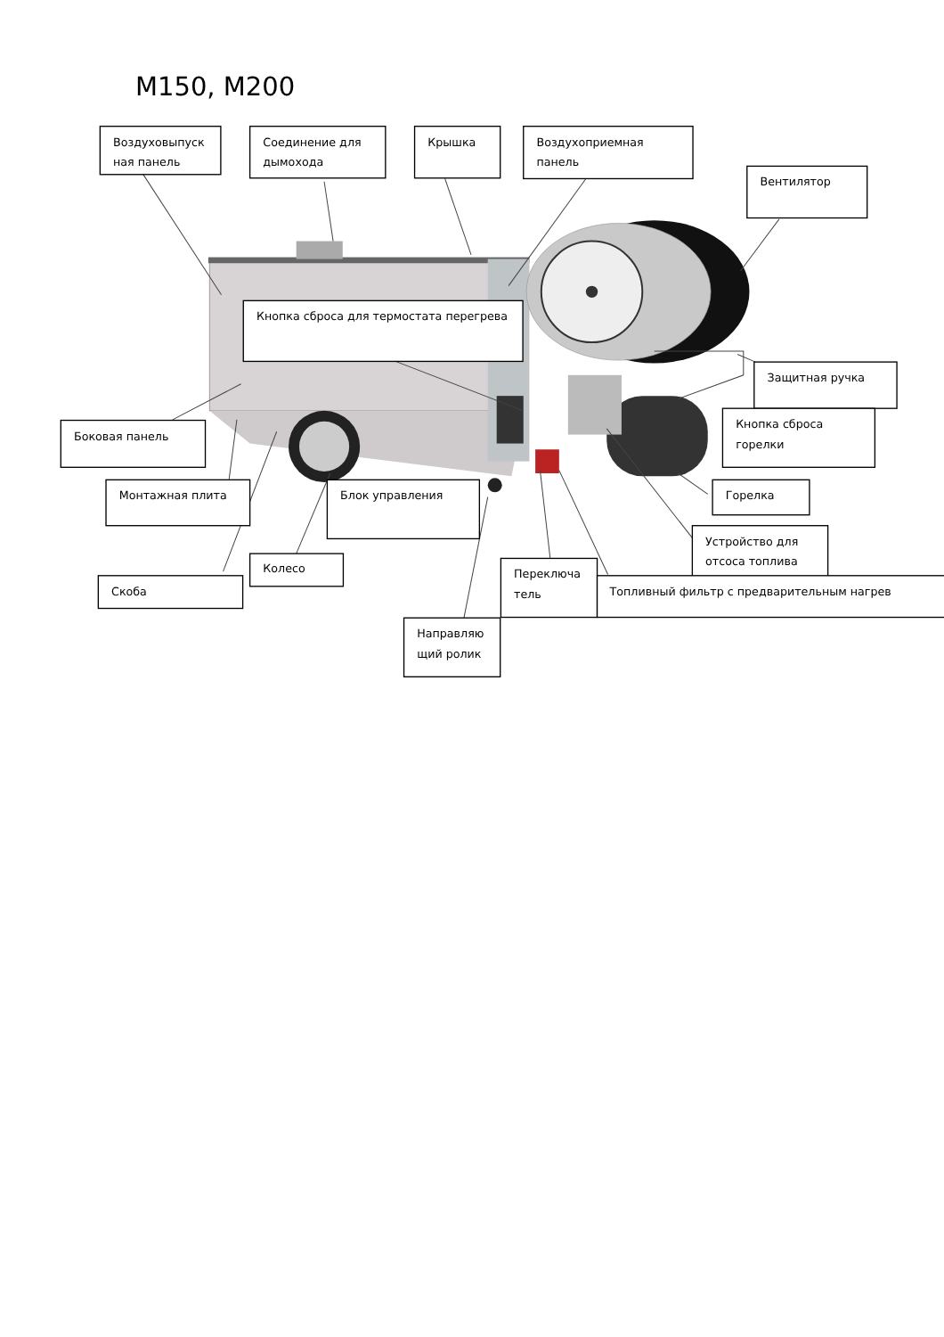M150, M200
Воздуховыпуск
ная панель
Соединение для
дымохода
Крышка
Воздухоприемная
панель
Вентилятор
Кнопка сброса для термостата перегрева
Защитная ручка
Кнопка сброса
горелки
Боковая панель
Монтажная плита
Блок управления
Горелка
Устройство для
отсоса топлива
Колесо
Скоба
Переключа
тель
Топливный фильтр с предварительным нагрев
Направляю
щий ролик